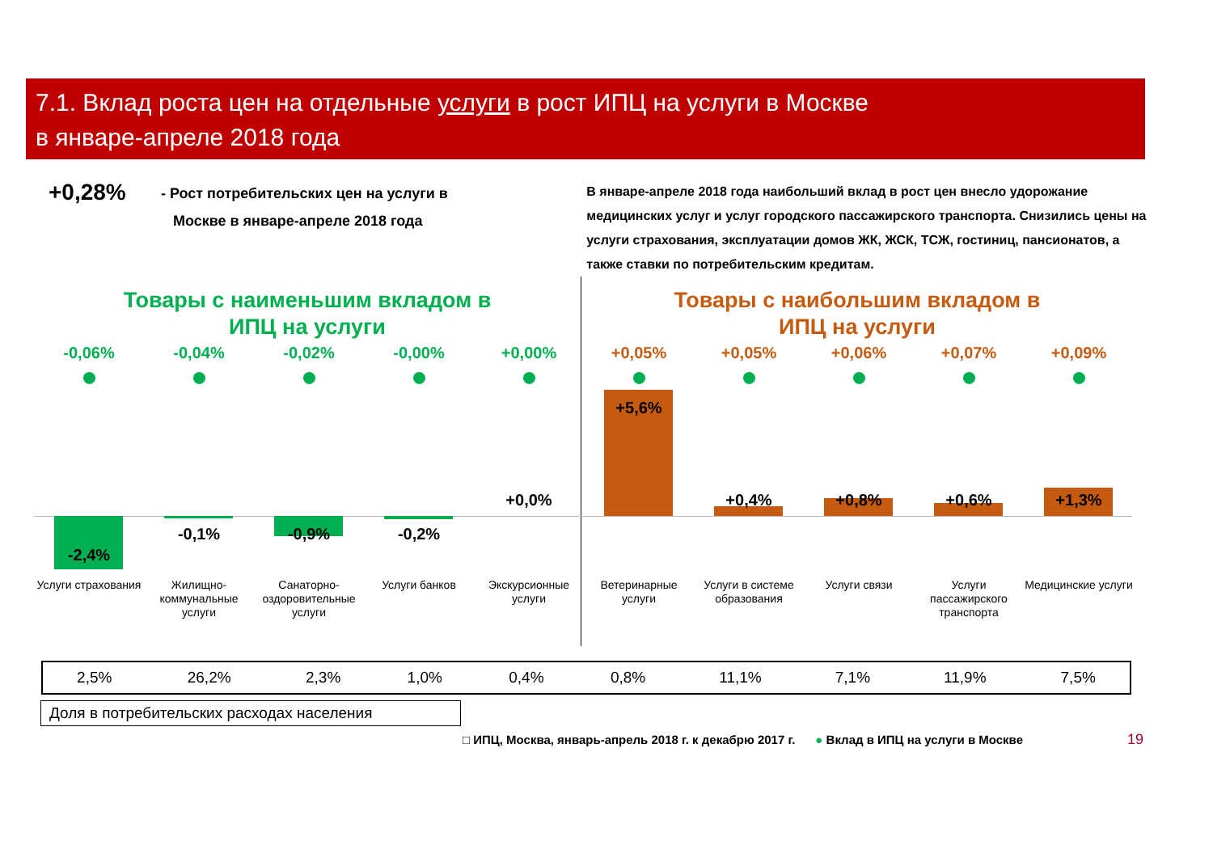7.1. Вклад роста цен на отдельные услуги в рост ИПЦ на услуги в Москве
в январе-апреле 2018 года
+0,28%
- Рост потребительских цен на услуги в
Москве в январе-апреле 2018 года
В январе-апреле 2018 года наибольший вклад в рост цен внесло удорожание медицинских услуг и услуг городского пассажирского транспорта. Снизились цены на услуги страхования, эксплуатации домов ЖК, ЖСК, ТСЖ, гостиниц, пансионатов, а также ставки по потребительским кредитам.
Товары с наименьшим вкладом в
ИПЦ на услуги
Товары с наибольшим вкладом в
ИПЦ на услуги
-0,06%
-2,4%
Услуги страхования
-0,04%
-0,1%
Жилищно-коммунальные услуги
-0,02%
-0,9%
Санаторно-оздоровительные услуги
-0,00%
-0,2%
Услуги банков
+0,00%
+0,0%
Экскурсионные услуги
+0,05%
+5,6%
Ветеринарные услуги
+0,05%
+0,4%
Услуги в системе образования
+0,06%
+0,8%
Услуги связи
+0,07%
+0,6%
Услуги пассажирского транспорта
+0,09%
+1,3%
Медицинские услуги
| 2,5% | 26,2% | 2,3% | 1,0% | 0,4% | 0,8% | 11,1% | 7,1% | 11,9% | 7,5% |
Доля в потребительских расходах населения
□ ИПЦ, Москва, январь-апрель 2018 г. к декабрю 2017 г. ● Вклад в ИПЦ на услуги в Москве
19